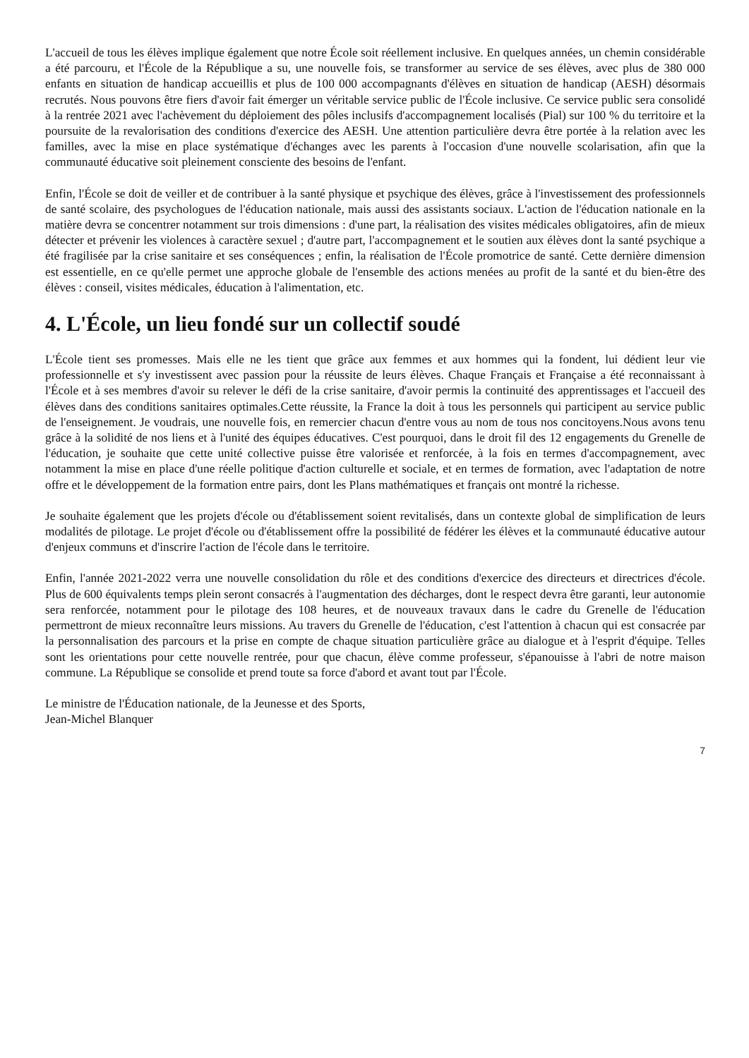L'accueil de tous les élèves implique également que notre École soit réellement inclusive. En quelques années, un chemin considérable a été parcouru, et l'École de la République a su, une nouvelle fois, se transformer au service de ses élèves, avec plus de 380 000 enfants en situation de handicap accueillis et plus de 100 000 accompagnants d'élèves en situation de handicap (AESH) désormais recrutés. Nous pouvons être fiers d'avoir fait émerger un véritable service public de l'École inclusive. Ce service public sera consolidé à la rentrée 2021 avec l'achèvement du déploiement des pôles inclusifs d'accompagnement localisés (Pial) sur 100 % du territoire et la poursuite de la revalorisation des conditions d'exercice des AESH. Une attention particulière devra être portée à la relation avec les familles, avec la mise en place systématique d'échanges avec les parents à l'occasion d'une nouvelle scolarisation, afin que la communauté éducative soit pleinement consciente des besoins de l'enfant.
Enfin, l'École se doit de veiller et de contribuer à la santé physique et psychique des élèves, grâce à l'investissement des professionnels de santé scolaire, des psychologues de l'éducation nationale, mais aussi des assistants sociaux. L'action de l'éducation nationale en la matière devra se concentrer notamment sur trois dimensions : d'une part, la réalisation des visites médicales obligatoires, afin de mieux détecter et prévenir les violences à caractère sexuel ; d'autre part, l'accompagnement et le soutien aux élèves dont la santé psychique a été fragilisée par la crise sanitaire et ses conséquences ; enfin, la réalisation de l'École promotrice de santé. Cette dernière dimension est essentielle, en ce qu'elle permet une approche globale de l'ensemble des actions menées au profit de la santé et du bien-être des élèves : conseil, visites médicales, éducation à l'alimentation, etc.
4. L'École, un lieu fondé sur un collectif soudé
L'École tient ses promesses. Mais elle ne les tient que grâce aux femmes et aux hommes qui la fondent, lui dédient leur vie professionnelle et s'y investissent avec passion pour la réussite de leurs élèves. Chaque Français et Française a été reconnaissant à l'École et à ses membres d'avoir su relever le défi de la crise sanitaire, d'avoir permis la continuité des apprentissages et l'accueil des élèves dans des conditions sanitaires optimales.Cette réussite, la France la doit à tous les personnels qui participent au service public de l'enseignement. Je voudrais, une nouvelle fois, en remercier chacun d'entre vous au nom de tous nos concitoyens.Nous avons tenu grâce à la solidité de nos liens et à l'unité des équipes éducatives. C'est pourquoi, dans le droit fil des 12 engagements du Grenelle de l'éducation, je souhaite que cette unité collective puisse être valorisée et renforcée, à la fois en termes d'accompagnement, avec notamment la mise en place d'une réelle politique d'action culturelle et sociale, et en termes de formation, avec l'adaptation de notre offre et le développement de la formation entre pairs, dont les Plans mathématiques et français ont montré la richesse.
Je souhaite également que les projets d'école ou d'établissement soient revitalisés, dans un contexte global de simplification de leurs modalités de pilotage. Le projet d'école ou d'établissement offre la possibilité de fédérer les élèves et la communauté éducative autour d'enjeux communs et d'inscrire l'action de l'école dans le territoire.
Enfin, l'année 2021-2022 verra une nouvelle consolidation du rôle et des conditions d'exercice des directeurs et directrices d'école. Plus de 600 équivalents temps plein seront consacrés à l'augmentation des décharges, dont le respect devra être garanti, leur autonomie sera renforcée, notamment pour le pilotage des 108 heures, et de nouveaux travaux dans le cadre du Grenelle de l'éducation permettront de mieux reconnaître leurs missions. Au travers du Grenelle de l'éducation, c'est l'attention à chacun qui est consacrée par la personnalisation des parcours et la prise en compte de chaque situation particulière grâce au dialogue et à l'esprit d'équipe. Telles sont les orientations pour cette nouvelle rentrée, pour que chacun, élève comme professeur, s'épanouisse à l'abri de notre maison commune. La République se consolide et prend toute sa force d'abord et avant tout par l'École.
Le ministre de l'Éducation nationale, de la Jeunesse et des Sports,
Jean-Michel Blanquer
7